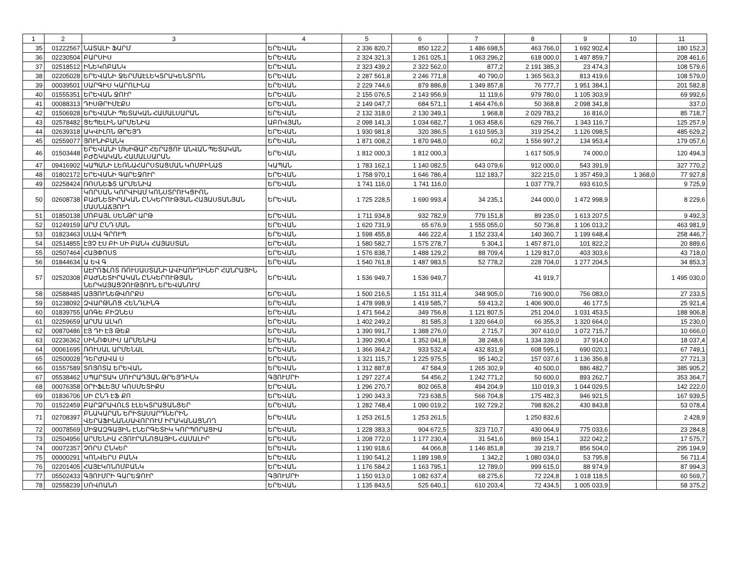| 1 | 2 | 3 | 4 | 5 | 6 | 7 | 8 | 9 | 10 | 11 |
| --- | --- | --- | --- | --- | --- | --- | --- | --- | --- | --- |
| 35 | 01222567 | ՆԱՏԱԼԻ ՖԱՐՄ | ԵՐԵՎԱՆ | 2 336 820,7 | 850 122,2 | 1 486 698,5 | 463 766,0 | 1 692 902,4 | | 180 152,3 |
| 36 | 02230504 | ԲԱՐՍԻՍ | ԵՐԵՎԱՆ | 2 324 321,3 | 1 261 025,1 | 1 063 296,2 | 618 000,0 | 1 497 859,7 | | 208 461,6 |
| 37 | 02518512 | ԻՆԵԿՈԲԱՆԿ | ԵՐԵՎԱՆ | 2 323 439,2 | 2 322 562,0 | 877,2 | 2 191 385,3 | 23 474,3 | | 108 579,6 |
| 38 | 02205028 | ԵՐԵՎԱՆԻ ՋԵՐՄԱԷԼԵԿՏՐԱԿԵՆՏՐՈՆ | ԵՐԵՎԱՆ | 2 287 561,8 | 2 246 771,8 | 40 790,0 | 1 365 563,3 | 813 419,6 | | 108 579,0 |
| 39 | 00039501 | ՍԱՐԳԻՍ ԿԱՐՈԼԻՆԱ | ԵՐԵՎԱՆ | 2 229 744,6 | 879 886,8 | 1 349 857,8 | 76 777,7 | 1 951 384,1 | | 201 582,8 |
| 40 | 01555351 | ԵՐԵՎԱՆ ՋՈՒՐ | ԵՐԵՎԱՆ | 2 155 076,5 | 2 143 956,9 | 11 119,6 | 979 780,0 | 1 105 303,9 | | 69 992,6 |
| 41 | 00088313 | ԴԻՍԹՐԻՄԷՔՍ | ԵՐԵՎԱՆ | 2 149 047,7 | 684 571,1 | 1 464 476,6 | 50 368,8 | 2 098 341,8 | | 337,0 |
| 42 | 01506928 | ԵՐԵՎԱՆԻ ՊԵՏԱԿԱՆ ՀԱՄԱԼՍԱՐԱՆ | ԵՐԵՎԱՆ | 2 132 318,0 | 2 130 349,1 | 1 968,8 | 2 029 783,2 | 16 816,0 | | 85 718,7 |
| 43 | 02578482 | ՑԵՊԵԼԻՆ ԱՐՄԵՆԻԱ | ԱԲՈՎՅԱՆ | 2 098 141,3 | 1 034 682,7 | 1 063 458,6 | 629 766,7 | 1 343 116,7 | | 125 257,9 |
| 44 | 02639318 | ԱԿՎԻԼՈՆ ԹՐԵՅԴ | ԵՐԵՎԱՆ | 1 930 981,8 | 320 386,5 | 1 610 595,3 | 319 254,2 | 1 126 098,5 | | 485 629,2 |
| 45 | 02559077 | ՅՈՒՆԻԲԱՆԿ | ԵՐԵՎԱՆ | 1 871 008,2 | 1 870 948,0 | 60,2 | 1 556 997,2 | 134 953,4 | | 179 057,6 |
| 46 | 01503448 | ԵՐԵՎԱՆԻ ՄԽԻԹԱՐ ՀԵՐԱՑՈՒ ԱՆՎԱՆ ՊԵՏԱԿԱՆ ԲԺՇԿԱԿԱՆ ՀԱՄԱԼՍԱՐԱՆ | ԵՐԵՎԱՆ | 1 812 000,3 | 1 812 000,3 | | 1 617 505,9 | 74 000,0 | | 120 494,3 |
| 47 | 09416902 | ԿԱՊԱՆԻ ԼԵՌՆԱՀԱՐՍՏԱՑՄԱՆ ԿՈՄԲԻՆԱՏ | ԿԱՊԱՆ | 1 783 162,1 | 1 140 082,5 | 643 079,6 | 912 000,0 | 543 391,9 | | 327 770,2 |
| 48 | 01802172 | ԵՐԵՎԱՆԻ ԳԱՐԵՋՈՒՐ | ԵՐԵՎԱՆ | 1 758 970,1 | 1 646 786,4 | 112 183,7 | 322 215,0 | 1 357 459,3 | 1 368,0 | 77 927,8 |
| 49 | 02258424 | ՌՈՍՆԵՖՏ ԱՐՄԵՆԻԱ | ԵՐԵՎԱՆ | 1 741 116,0 | 1 741 116,0 | | 1 037 779,7 | 693 610,5 | | 9 725,9 |
| 50 | 02608738 | ԿՈՐՍԱՆ ԿՈՐՎԻԱՄ ԿՈՆՍՏՐՈՒԿՑԻՈՆ ԲԱԺՆԵՏԻՐԱԿԱՆ ԸՆԿԵՐՈՒԹՅԱՆ ՀԱՅԱՍՏԱՆՅԱՆ ՄԱՍՆԱՃՅՈՒՂ | ԵՐԵՎԱՆ | 1 725 228,5 | 1 690 993,4 | 34 235,1 | 244 000,0 | 1 472 998,9 | | 8 229,6 |
| 51 | 01850138 | ՄՈԲԱՅԼ ՍԵՆԹՐ ԱՐԹ | ԵՐԵՎԱՆ | 1 711 934,8 | 932 782,9 | 779 151,8 | 89 235,0 | 1 613 207,5 | | 9 492,3 |
| 52 | 01249159 | ԱՐՄ ԸՆԴ ՄԱՆ | ԵՐԵՎԱՆ | 1 620 731,9 | 65 676,9 | 1 555 055,0 | 50 736,8 | 1 106 013,2 | | 463 981,9 |
| 53 | 01823463 | ՍԼԱՎ ԳՐՈՒՊ | ԵՐԵՎԱՆ | 1 598 455,8 | 446 222,4 | 1 152 233,4 | 140 360,7 | 1 199 648,4 | | 258 446,7 |
| 54 | 02514855 | ԷՅՉ ԷՍ ԲԻ ՍԻ ԲԱՆԿ ՀԱՅԱՍՏԱՆ | ԵՐԵՎԱՆ | 1 580 582,7 | 1 575 278,7 | 5 304,1 | 1 457 871,0 | 101 822,2 | | 20 889,6 |
| 55 | 02507464 | ՀԱՅՓՈՍՏ | ԵՐԵՎԱՆ | 1 576 838,7 | 1 488 129,2 | 88 709,4 | 1 129 817,0 | 403 303,6 | | 43 718,0 |
| 56 | 01844634 | Ա ԵՎ Գ | ԵՐԵՎԱՆ | 1 540 761,8 | 1 487 983,5 | 52 778,2 | 228 704,0 | 1 277 204,5 | | 34 853,3 |
| 57 | 02520308 | ԱԷՐՈՖԼՈՏ ՌՈՒՍԱՍՏԱՆԻ ԱՎԻԱՈՒՂԻՆԵՐ ՀԱՆՐԱՅԻՆ ԲԱԺՆԵՏԻՐԱԿԱՆ ԸՆԿԵՐՈՒԹՅԱՆ ՆԵՐԿԱՅԱՑՉՈՒԹՅՈՒՆ ԵՐԵՎԱՆՈՒՄ | ԵՐԵՎԱՆ | 1 536 949,7 | 1 536 949,7 | | 41 919,7 | | | 1 495 030,0 |
| 58 | 02588485 | ԱՅՅՈՒՆԵԹՎՈՐՔՍ | ԵՐԵՎԱՆ | 1 500 216,5 | 1 151 311,4 | 348 905,0 | 716 900,0 | 756 083,0 | | 27 233,5 |
| 59 | 01238092 | ԶՎԱՐԹՆՈՑ ՀԵՆԴԼԻՆԳ | ԵՐԵՎԱՆ | 1 478 998,9 | 1 419 585,7 | 59 413,2 | 1 406 900,0 | 46 177,5 | | 25 921,4 |
| 60 | 01839755 | ԱՌԳԵ ԲԻԶՆԵՍ | ԵՐԵՎԱՆ | 1 471 564,2 | 349 756,8 | 1 121 807,5 | 251 204,0 | 1 031 453,5 | | 188 906,8 |
| 61 | 02259659 | ԱՐՄԱ ԱԼԿՈ | ԵՐԵՎԱՆ | 1 402 249,2 | 81 585,3 | 1 320 664,0 | 66 355,3 | 1 320 664,0 | | 15 230,0 |
| 62 | 00870486 | ԷՅ ԴԻ ԷՅ ԹԵՔ | ԵՐԵՎԱՆ | 1 390 991,7 | 1 388 276,0 | 2 715,7 | 307 610,0 | 1 072 715,7 | | 10 666,0 |
| 63 | 02236362 | ՍԻՆՈՓՍԻՍ ԱՐՄԵՆԻԱ | ԵՐԵՎԱՆ | 1 390 290,4 | 1 352 041,8 | 38 248,6 | 1 334 339,0 | 37 914,0 | | 18 037,4 |
| 64 | 00061695 | ՌՈՒՍԱԼ ԱՐՄԵՆԱԼ | ԵՐԵՎԱՆ | 1 366 364,2 | 933 532,4 | 432 831,9 | 608 595,1 | 690 020,1 | | 67 749,1 |
| 65 | 02500028 | ԴԵՐԺԱՎԱ Ս | ԵՐԵՎԱՆ | 1 321 115,7 | 1 225 975,5 | 95 140,2 | 157 037,6 | 1 136 356,8 | | 27 721,3 |
| 66 | 01557589 | ՏՈՅՈՏԱ ԵՐԵՎԱՆ | ԵՐԵՎԱՆ | 1 312 887,8 | 47 584,9 | 1 265 302,9 | 40 500,0 | 886 482,7 | | 385 905,2 |
| 67 | 05538462 | ՍՊԱՐՏԱԿ ՄՈՒՐԱԴՅԱՆ ԹՐԵՅԴԻՆԿ | ԳՅՈՒՄՐԻ | 1 297 227,4 | 54 456,2 | 1 242 771,2 | 50 600,0 | 893 262,7 | | 353 364,7 |
| 68 | 00076358 | ՕՐԻՖԼԵՅՄ ԿՈՍՄԵՏԻՔՍ | ԵՐԵՎԱՆ | 1 296 270,7 | 802 065,8 | 494 204,9 | 110 019,3 | 1 044 029,5 | | 142 222,0 |
| 69 | 01836706 | ՍԻ ԸՆԴ ԷՖ ՔՈ | ԵՐԵՎԱՆ | 1 290 343,3 | 723 638,5 | 566 704,8 | 175 482,3 | 946 921,5 | | 167 939,5 |
| 70 | 01522459 | ԲԱՐՁՐԱՎՈԼՏ ԷԼԵԿՏՐԱՑԱՆՑԵՐ | ԵՐԵՎԱՆ | 1 282 748,4 | 1 090 019,2 | 192 729,2 | 798 826,2 | 430 843,8 | | 53 078,4 |
| 71 | 02708397 | ԲՆԱԿԱՐԱՆ ԵՐԻՏԱՍԱՐԴՆԵՐԻՆ ՎԵՐԱՖԻՆԱՆՍԱՎՈՐՈՒՄ ԻՐԱԿԱՆԱՑՆՈՂ | ԵՐԵՎԱՆ | 1 253 261,5 | 1 253 261,5 | | 1 250 832,6 | | | 2 428,9 |
| 72 | 00078569 | ՄԻՋԱԶԳԱՅԻՆ ԷՆԵՐԳԵՏԻԿ ԿՈՐՊՈՐԱՑԻԱ | ԵՐԵՎԱՆ | 1 228 383,3 | 904 672,5 | 323 710,7 | 430 064,9 | 775 033,6 | | 23 284,8 |
| 73 | 02504956 | ԱՐՄԵՆԻԱ ՀՅՈՒՐԱՆՈՑԱՅԻՆ ՀԱՄԱԼԻՐ | ԵՐԵՎԱՆ | 1 208 772,0 | 1 177 230,4 | 31 541,6 | 869 154,1 | 322 042,2 | | 17 575,7 |
| 74 | 00072357 | ՉՈՐՍ ԸՆԿԵՐ | ԵՐԵՎԱՆ | 1 190 918,6 | 44 066,8 | 1 146 851,8 | 39 219,7 | 856 504,0 | | 295 194,9 |
| 75 | 00000291 | ԿՈՆՎԵՐՍ ԲԱՆԿ | ԵՐԵՎԱՆ | 1 190 541,2 | 1 189 198,9 | 1 342,2 | 1 080 034,0 | 53 795,8 | | 56 711,4 |
| 76 | 02201405 | ՀԱՅԷԿՈՆՈՄԲԱՆԿ | ԵՐԵՎԱՆ | 1 176 584,2 | 1 163 795,1 | 12 789,0 | 999 615,0 | 88 974,9 | | 87 994,3 |
| 77 | 05502433 | ԳՅՈՒՄՐԻ ԳԱՐԵՋՈՒՐ | ԳՅՈՒՄՐԻ | 1 150 913,0 | 1 082 637,4 | 68 275,6 | 72 224,8 | 1 018 118,5 | | 60 569,7 |
| 78 | 02558239 | ՍՈՎՈԱՆՈ | ԵՐԵՎԱՆ | 1 135 843,5 | 525 640,1 | 610 203,4 | 72 434,5 | 1 005 033,9 | | 58 375,2 |